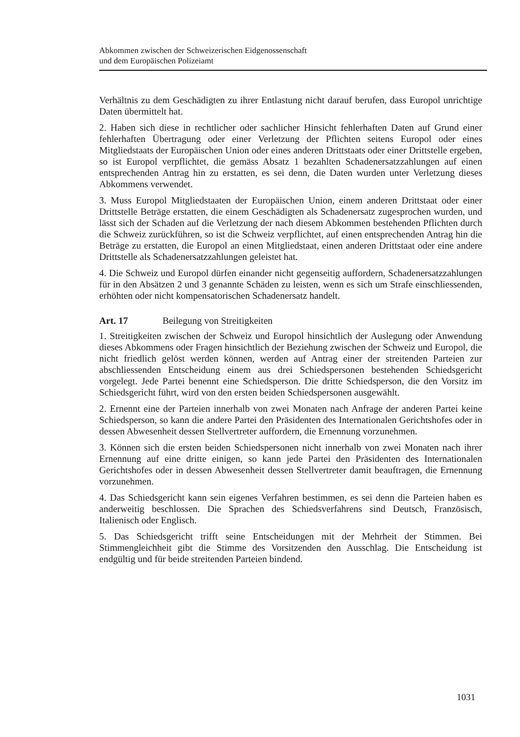Abkommen zwischen der Schweizerischen Eidgenossenschaft
und dem Europäischen Polizeiamt
Verhältnis zu dem Geschädigten zu ihrer Entlastung nicht darauf berufen, dass Europol unrichtige Daten übermittelt hat.
2. Haben sich diese in rechtlicher oder sachlicher Hinsicht fehlerhaften Daten auf Grund einer fehlerhaften Übertragung oder einer Verletzung der Pflichten seitens Europol oder eines Mitgliedstaats der Europäischen Union oder eines anderen Drittstaats oder einer Drittstelle ergeben, so ist Europol verpflichtet, die gemäss Absatz 1 bezahlten Schadenersatzzahlungen auf einen entsprechenden Antrag hin zu erstatten, es sei denn, die Daten wurden unter Verletzung dieses Abkommens verwendet.
3. Muss Europol Mitgliedstaaten der Europäischen Union, einem anderen Drittstaat oder einer Drittstelle Beträge erstatten, die einem Geschädigten als Schadenersatz zugesprochen wurden, und lässt sich der Schaden auf die Verletzung der nach diesem Abkommen bestehenden Pflichten durch die Schweiz zurückführen, so ist die Schweiz verpflichtet, auf einen entsprechenden Antrag hin die Beträge zu erstatten, die Europol an einen Mitgliedstaat, einen anderen Drittstaat oder eine andere Drittstelle als Schadenersatzzahlungen geleistet hat.
4. Die Schweiz und Europol dürfen einander nicht gegenseitig auffordern, Schadenersatzzahlungen für in den Absätzen 2 und 3 genannte Schäden zu leisten, wenn es sich um Strafe einschliessenden, erhöhten oder nicht kompensatorischen Schadenersatz handelt.
Art. 17 Beilegung von Streitigkeiten
1. Streitigkeiten zwischen der Schweiz und Europol hinsichtlich der Auslegung oder Anwendung dieses Abkommens oder Fragen hinsichtlich der Beziehung zwischen der Schweiz und Europol, die nicht friedlich gelöst werden können, werden auf Antrag einer der streitenden Parteien zur abschliessenden Entscheidung einem aus drei Schiedspersonen bestehenden Schiedsgericht vorgelegt. Jede Partei benennt eine Schiedsperson. Die dritte Schiedsperson, die den Vorsitz im Schiedsgericht führt, wird von den ersten beiden Schiedspersonen ausgewählt.
2. Ernennt eine der Parteien innerhalb von zwei Monaten nach Anfrage der anderen Partei keine Schiedsperson, so kann die andere Partei den Präsidenten des Internationalen Gerichtshofes oder in dessen Abwesenheit dessen Stellvertreter auffordern, die Ernennung vorzunehmen.
3. Können sich die ersten beiden Schiedspersonen nicht innerhalb von zwei Monaten nach ihrer Ernennung auf eine dritte einigen, so kann jede Partei den Präsidenten des Internationalen Gerichtshofes oder in dessen Abwesenheit dessen Stellvertreter damit beauftragen, die Ernennung vorzunehmen.
4. Das Schiedsgericht kann sein eigenes Verfahren bestimmen, es sei denn die Parteien haben es anderweitig beschlossen. Die Sprachen des Schiedsverfahrens sind Deutsch, Französisch, Italienisch oder Englisch.
5. Das Schiedsgericht trifft seine Entscheidungen mit der Mehrheit der Stimmen. Bei Stimmengleichheit gibt die Stimme des Vorsitzenden den Ausschlag. Die Entscheidung ist endgültig und für beide streitenden Parteien bindend.
1031